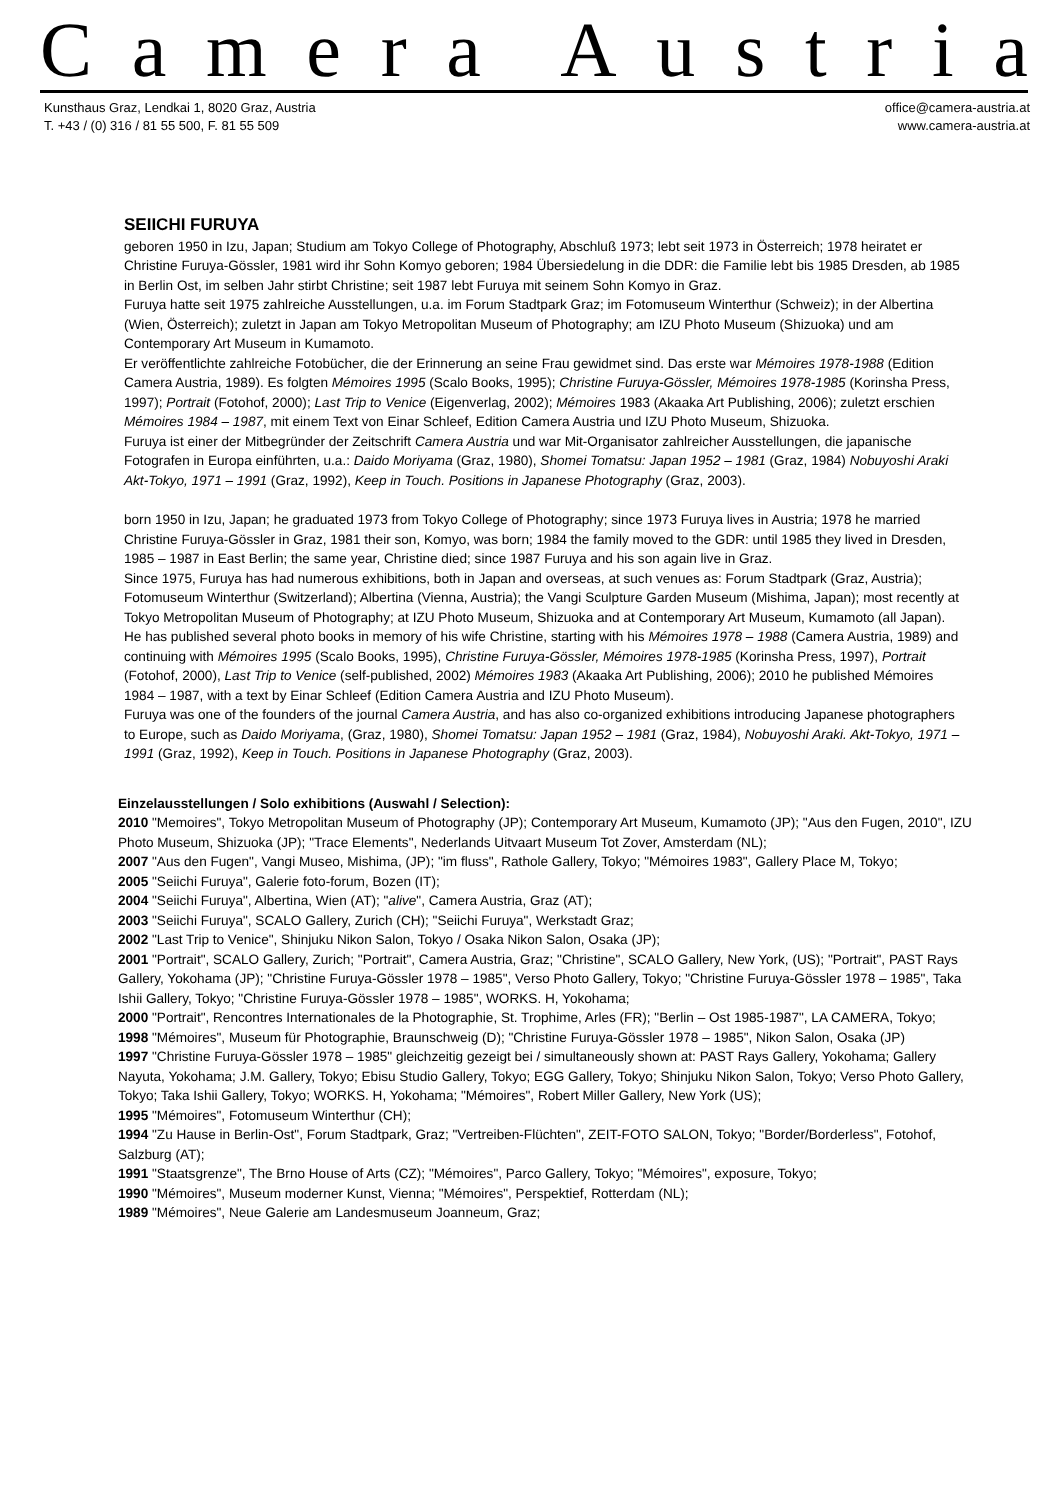Camera Austria
Kunsthaus Graz, Lendkai 1, 8020 Graz, Austria
T. +43 / (0) 316 / 81 55 500, F. 81 55 509
office@camera-austria.at
www.camera-austria.at
SEIICHI FURUYA
geboren 1950 in Izu, Japan; Studium am Tokyo College of Photography, Abschluß 1973; lebt seit 1973 in Österreich; 1978 heiratet er Christine Furuya-Gössler, 1981 wird ihr Sohn Komyo geboren; 1984 Übersiedelung in die DDR: die Familie lebt bis 1985 Dresden, ab 1985 in Berlin Ost, im selben Jahr stirbt Christine; seit 1987 lebt Furuya mit seinem Sohn Komyo in Graz.
Furuya hatte seit 1975 zahlreiche Ausstellungen, u.a. im Forum Stadtpark Graz; im Fotomuseum Winterthur (Schweiz); in der Albertina (Wien, Österreich); zuletzt in Japan am Tokyo Metropolitan Museum of Photography; am IZU Photo Museum (Shizuoka) und am Contemporary Art Museum in Kumamoto.
Er veröffentlichte zahlreiche Fotobücher, die der Erinnerung an seine Frau gewidmet sind. Das erste war Mémoires 1978-1988 (Edition Camera Austria, 1989). Es folgten Mémoires 1995 (Scalo Books, 1995); Christine Furuya-Gössler, Mémoires 1978-1985 (Korinsha Press, 1997); Portrait (Fotohof, 2000); Last Trip to Venice (Eigenverlag, 2002); Mémoires 1983 (Akaaka Art Publishing, 2006); zuletzt erschien Mémoires 1984 – 1987, mit einem Text von Einar Schleef, Edition Camera Austria und IZU Photo Museum, Shizuoka.
Furuya ist einer der Mitbegründer der Zeitschrift Camera Austria und war Mit-Organisator zahlreicher Ausstellungen, die japanische Fotografen in Europa einführten, u.a.: Daido Moriyama (Graz, 1980), Shomei Tomatsu: Japan 1952 – 1981 (Graz, 1984) Nobuyoshi Araki Akt-Tokyo, 1971 – 1991 (Graz, 1992), Keep in Touch. Positions in Japanese Photography (Graz, 2003).
born 1950 in Izu, Japan; he graduated 1973 from Tokyo College of Photography; since 1973 Furuya lives in Austria; 1978 he married Christine Furuya-Gössler in Graz, 1981 their son, Komyo, was born; 1984 the family moved to the GDR: until 1985 they lived in Dresden, 1985 – 1987 in East Berlin; the same year, Christine died; since 1987 Furuya and his son again live in Graz.
Since 1975, Furuya has had numerous exhibitions, both in Japan and overseas, at such venues as: Forum Stadtpark (Graz, Austria); Fotomuseum Winterthur (Switzerland); Albertina (Vienna, Austria); the Vangi Sculpture Garden Museum (Mishima, Japan); most recently at Tokyo Metropolitan Museum of Photography; at IZU Photo Museum, Shizuoka and at Contemporary Art Museum, Kumamoto (all Japan).
He has published several photo books in memory of his wife Christine, starting with his Mémoires 1978 – 1988 (Camera Austria, 1989) and continuing with Mémoires 1995 (Scalo Books, 1995), Christine Furuya-Gössler, Mémoires 1978-1985 (Korinsha Press, 1997), Portrait (Fotohof, 2000), Last Trip to Venice (self-published, 2002) Mémoires 1983 (Akaaka Art Publishing, 2006); 2010 he published Mémoires 1984 – 1987, with a text by Einar Schleef (Edition Camera Austria and IZU Photo Museum).
Furuya was one of the founders of the journal Camera Austria, and has also co-organized exhibitions introducing Japanese photographers to Europe, such as Daido Moriyama, (Graz, 1980), Shomei Tomatsu: Japan 1952 – 1981 (Graz, 1984), Nobuyoshi Araki. Akt-Tokyo, 1971 – 1991 (Graz, 1992), Keep in Touch. Positions in Japanese Photography (Graz, 2003).
Einzelausstellungen / Solo exhibitions (Auswahl / Selection):
2010 "Memoires", Tokyo Metropolitan Museum of Photography (JP); Contemporary Art Museum, Kumamoto (JP); "Aus den Fugen, 2010", IZU Photo Museum, Shizuoka (JP); "Trace Elements", Nederlands Uitvaart Museum Tot Zover, Amsterdam (NL);
2007 "Aus den Fugen", Vangi Museo, Mishima, (JP); "im fluss", Rathole Gallery, Tokyo; "Mémoires 1983", Gallery Place M, Tokyo;
2005 "Seiichi Furuya", Galerie foto-forum, Bozen (IT);
2004 "Seiichi Furuya", Albertina, Wien (AT); "alive", Camera Austria, Graz (AT);
2003 "Seiichi Furuya", SCALO Gallery, Zurich (CH); "Seiichi Furuya", Werkstadt Graz;
2002 "Last Trip to Venice", Shinjuku Nikon Salon, Tokyo / Osaka Nikon Salon, Osaka (JP);
2001 "Portrait", SCALO Gallery, Zurich; "Portrait", Camera Austria, Graz; "Christine", SCALO Gallery, New York, (US); "Portrait", PAST Rays Gallery, Yokohama (JP); "Christine Furuya-Gössler 1978 – 1985", Verso Photo Gallery, Tokyo; "Christine Furuya-Gössler 1978 – 1985", Taka Ishii Gallery, Tokyo; "Christine Furuya-Gössler 1978 – 1985", WORKS. H, Yokohama;
2000 "Portrait", Rencontres Internationales de la Photographie, St. Trophime, Arles (FR); "Berlin – Ost 1985-1987", LA CAMERA, Tokyo;
1998 "Mémoires", Museum für Photographie, Braunschweig (D); "Christine Furuya-Gössler 1978 – 1985", Nikon Salon, Osaka (JP)
1997 "Christine Furuya-Gössler 1978 – 1985" gleichzeitig gezeigt bei / simultaneously shown at: PAST Rays Gallery, Yokohama; Gallery Nayuta, Yokohama; J.M. Gallery, Tokyo; Ebisu Studio Gallery, Tokyo; EGG Gallery, Tokyo; Shinjuku Nikon Salon, Tokyo; Verso Photo Gallery, Tokyo; Taka Ishii Gallery, Tokyo; WORKS. H, Yokohama; "Mémoires", Robert Miller Gallery, New York (US);
1995 "Mémoires", Fotomuseum Winterthur (CH);
1994 "Zu Hause in Berlin-Ost", Forum Stadtpark, Graz; "Vertreiben-Flüchten", ZEIT-FOTO SALON, Tokyo; "Border/Borderless", Fotohof, Salzburg (AT);
1991 "Staatsgrenze", The Brno House of Arts (CZ); "Mémoires", Parco Gallery, Tokyo; "Mémoires", exposure, Tokyo;
1990 "Mémoires", Museum moderner Kunst, Vienna; "Mémoires", Perspektief, Rotterdam (NL);
1989 "Mémoires", Neue Galerie am Landesmuseum Joanneum, Graz;